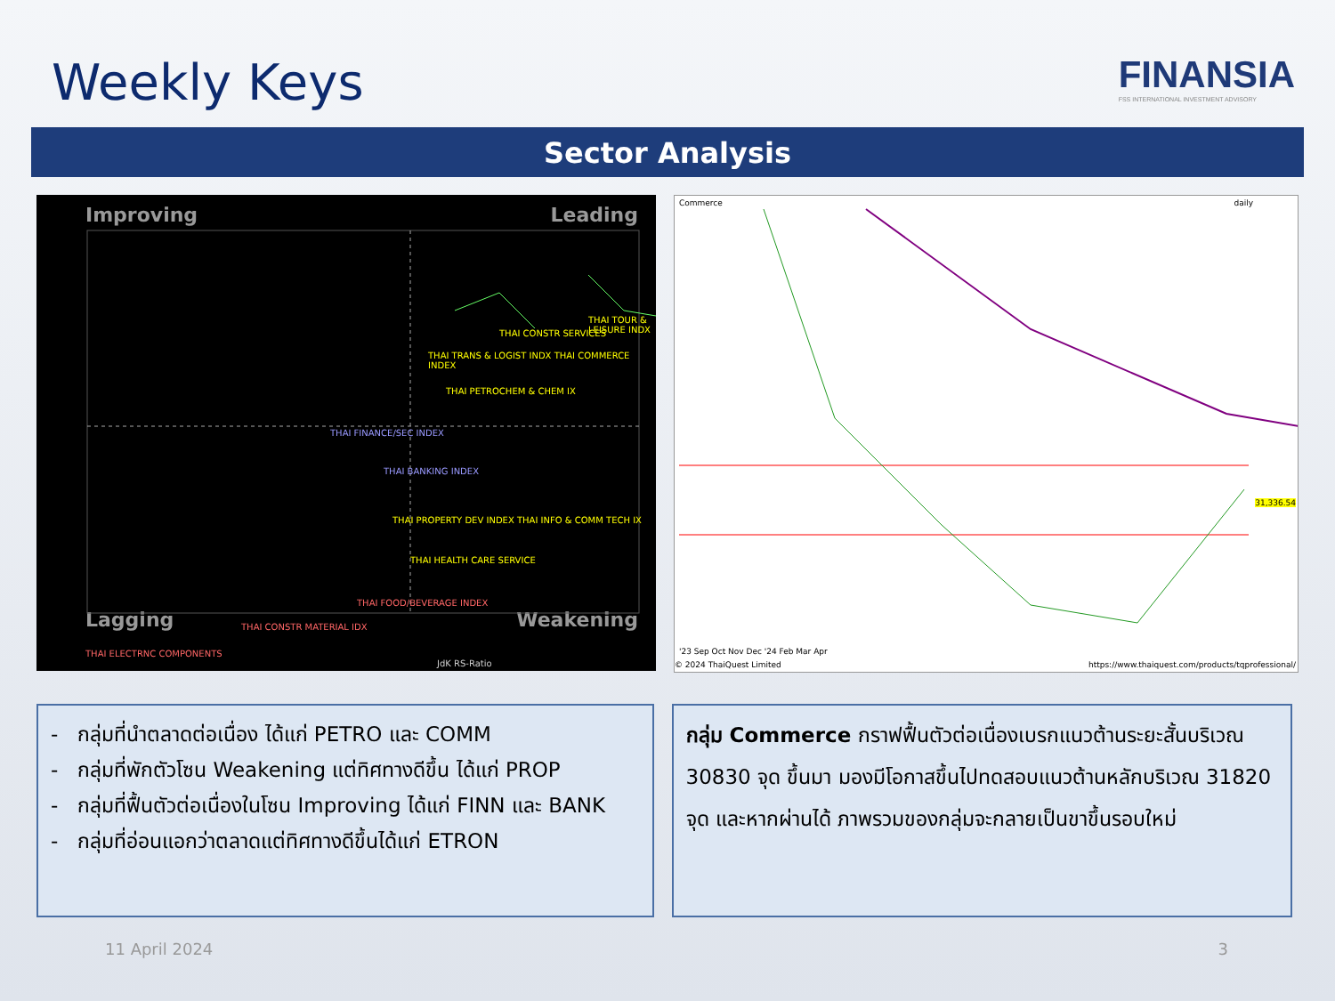Weekly Keys
FINANSIA
FSS INTERNATIONAL INVESTMENT ADVISORY
Sector Analysis
Improving Leading
Lagging Weakening
THAI TOUR & LEISURE INDX
THAI CONSTR SERVICES
THAI TRANS & LOGIST INDX THAI COMMERCE INDEX
THAI PETROCHEM & CHEM IX
THAI FINANCE/SEC INDEX
THAI BANKING INDEX
THAI PROPERTY DEV INDEX THAI INFO & COMM TECH IX
THAI HEALTH CARE SERVICE
THAI FOOD/BEVERAGE INDEX
THAI CONSTR MATERIAL IDX
THAI ELECTRNC COMPONENTS
JdK RS-Ratio
Commerce daily
31,336.54
'23 Sep Oct Nov Dec '24 Feb Mar Apr
© 2024 ThaiQuest Limited
https://www.thaiquest.com/products/tqprofessional/
- กลุ่มที่นำตลาดต่อเนื่อง ได้แก่ PETRO และ COMM
- กลุ่มที่พักตัวโซน Weakening แต่ทิศทางดีขึ้น ได้แก่ PROP
- กลุ่มที่ฟื้นตัวต่อเนื่องในโซน Improving ได้แก่ FINN และ BANK
- กลุ่มที่อ่อนแอกว่าตลาดแต่ทิศทางดีขึ้นได้แก่ ETRON
กลุ่ม Commerce กราฟฟื้นตัวต่อเนื่องเบรกแนวต้านระยะสั้นบริเวณ 30830 จุด ขึ้นมา มองมีโอกาสขึ้นไปทดสอบแนวต้านหลักบริเวณ 31820 จุด และหากผ่านได้ ภาพรวมของกลุ่มจะกลายเป็นขาขึ้นรอบใหม่
11 April 2024 3